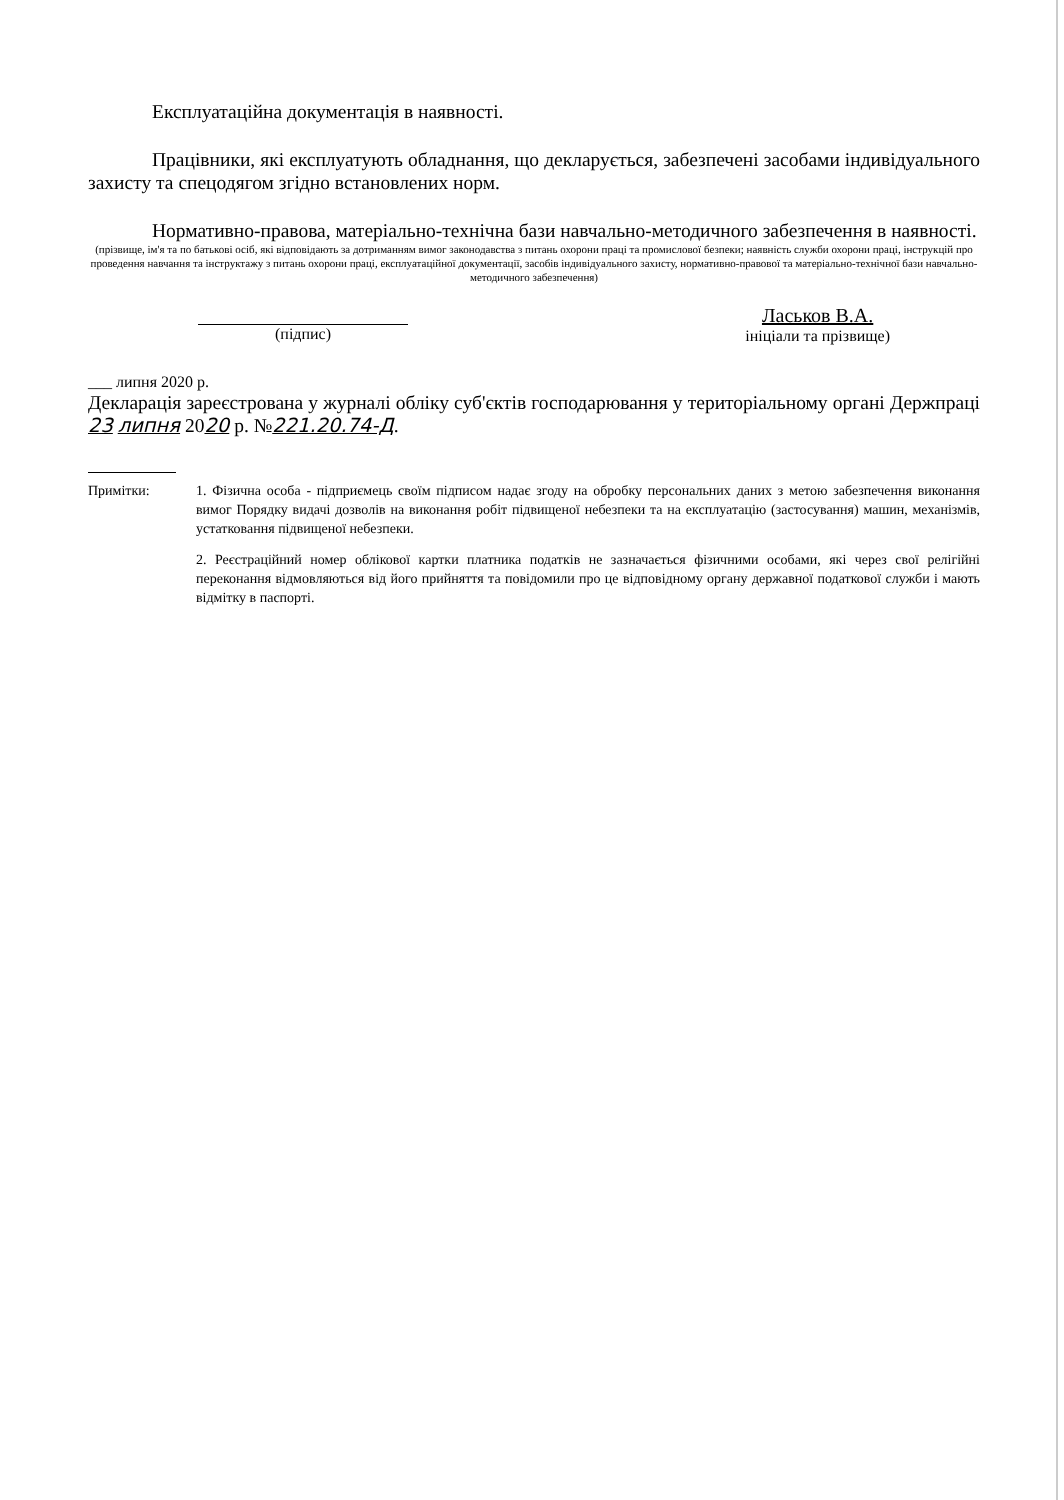Експлуатаційна документація в наявності.
Працівники, які експлуатують обладнання, що декларується, забезпечені засобами індивідуального захисту та спецодягом згідно встановлених норм.
Нормативно-правова, матеріально-технічна бази навчально-методичного забезпечення в наявності.
(прізвище, ім'я та по батькові осіб, які відповідають за дотриманням вимог законодавства з питань охорони праці та промислової безпеки; наявність служби охорони праці, інструкцій про проведення навчання та інструктажу з питань охорони праці, експлуатаційної документації, засобів індивідуального захисту, нормативно-правової та матеріально-технічної бази навчально-методичного забезпечення)
(підпис)
Ласьков В.А.
ініціали та прізвище)
___ липня 2020 р.
Декларація зареєстрована у журналі обліку суб'єктів господарювання у територіальному органі Держпраці 23 липня 2020 р. №221.20.74-Д.
Примітки: 1. Фізична особа - підприємець своїм підписом надає згоду на обробку персональних даних з метою забезпечення виконання вимог Порядку видачі дозволів на виконання робіт підвищеної небезпеки та на експлуатацію (застосування) машин, механізмів, устатковання підвищеної небезпеки.
2. Реєстраційний номер облікової картки платника податків не зазначається фізичними особами, які через свої релігійні переконання відмовляються від його прийняття та повідомили про це відповідному органу державної податкової служби і мають відмітку в паспорті.